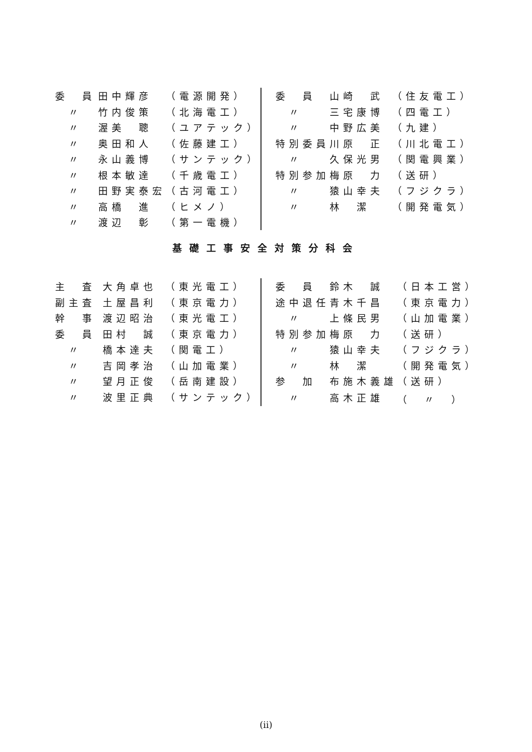| 委 員 | 田中輝彦 | （電源開発） |
| 〃 | 竹内俊策 | （北海電工） |
| 〃 | 渥美 聰 | （ユアテック） |
| 〃 | 奥田和人 | （佐藤建工） |
| 〃 | 永山義博 | （サンテック） |
| 〃 | 根本敏達 | （千歳電工） |
| 〃 | 田野実泰宏 | （古河電工） |
| 〃 | 高橋 進 | （ヒメノ） |
| 〃 | 渡辺 彰 | （第一電機） |
| 委 員 | 山崎 武 | （住友電工） |
| 〃 | 三宅康博 | （四電工） |
| 〃 | 中野広美 | （九建） |
| 特別委員 | 川原 正 | （川北電工） |
| 〃 | 久保光男 | （関電興業） |
| 特別参加 | 梅原 力 | （送研） |
| 〃 | 猿山幸夫 | （フジクラ） |
| 〃 | 林 潔 | （開発電気） |
基礎工事安全対策分科会
| 主 査 | 大角卓也 | （東光電工） |
| 副主査 | 土屋昌利 | （東京電力） |
| 幹 事 | 渡辺昭治 | （東光電工） |
| 委 員 | 田村 誠 | （東京電力） |
| 〃 | 橋本達夫 | （関電工） |
| 〃 | 吉岡孝治 | （山加電業） |
| 〃 | 望月正俊 | （岳南建設） |
| 〃 | 波里正典 | （サンテック） |
| 委 員 | 鈴木 誠 | （日本工営） |
| 途中退任 | 青木千昌 | （東京電力） |
| 〃 | 上條民男 | （山加電業） |
| 特別参加 | 梅原 力 | （送研） |
| 〃 | 猿山幸夫 | （フジクラ） |
| 〃 | 林 潔 | （開発電気） |
| 参 加 | 布施木義雄 | （送研） |
| 〃 | 高木正雄 | （ 〃 ） |
(ii)